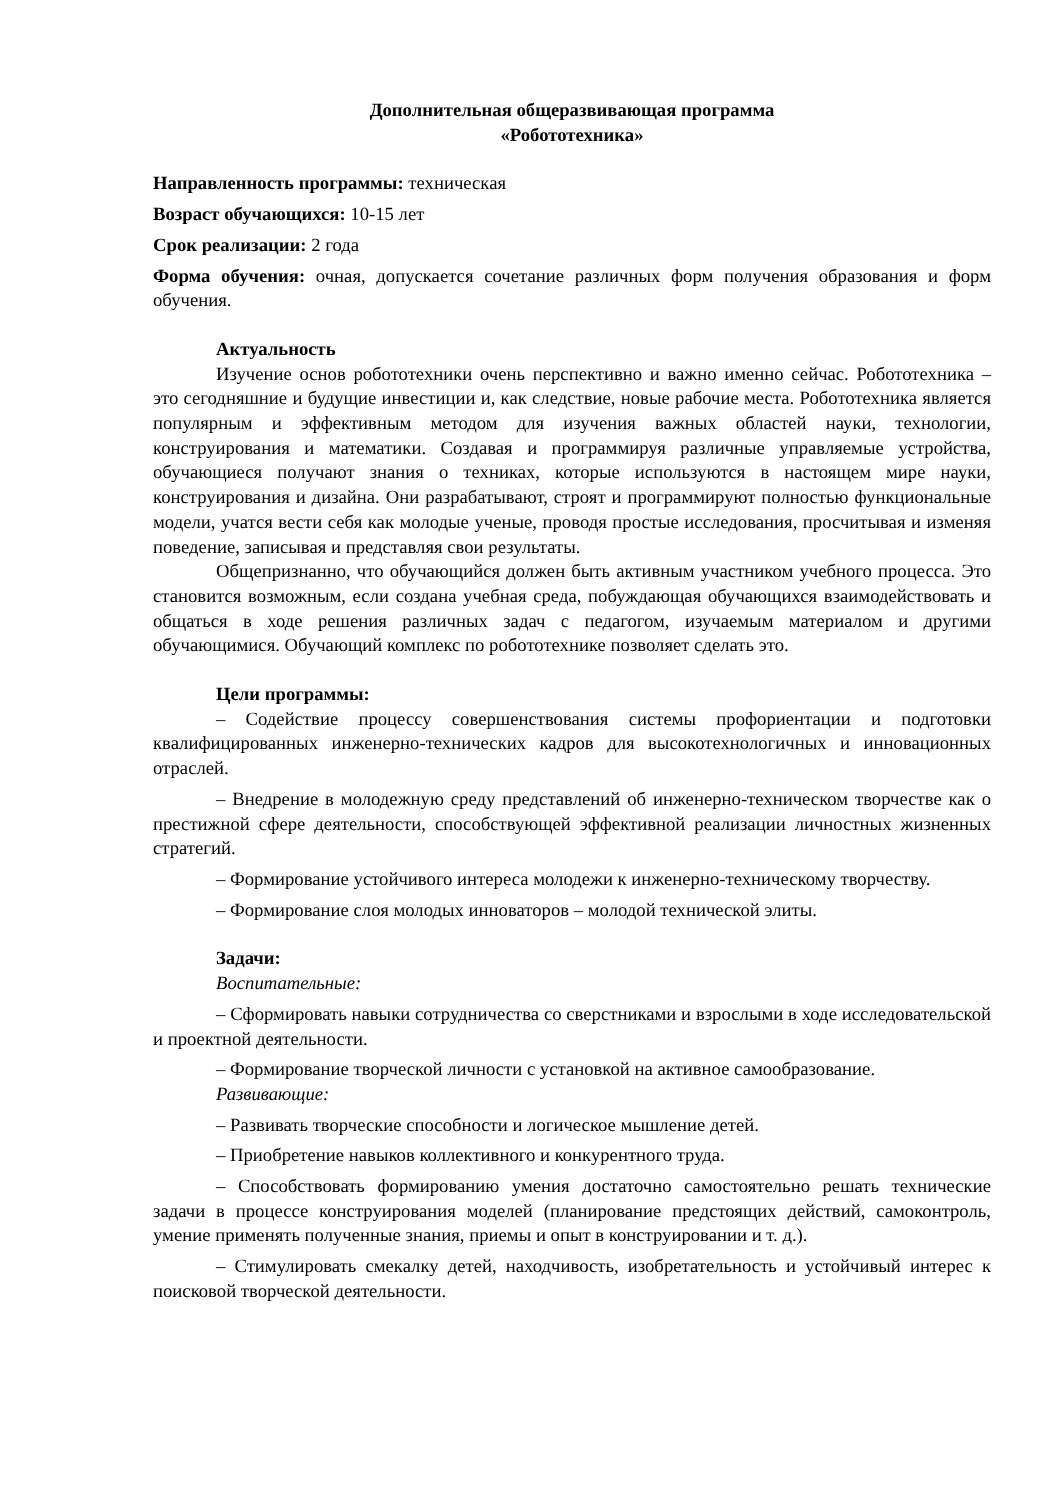Дополнительная общеразвивающая программа
«Робототехника»
Направленность программы: техническая
Возраст обучающихся: 10-15 лет
Срок реализации: 2 года
Форма обучения: очная, допускается сочетание различных форм получения образования и форм обучения.
Актуальность
Изучение основ робототехники очень перспективно и важно именно сейчас. Робототехника – это сегодняшние и будущие инвестиции и, как следствие, новые рабочие места. Робототехника является популярным и эффективным методом для изучения важных областей науки, технологии, конструирования и математики. Создавая и программируя различные управляемые устройства, обучающиеся получают знания о техниках, которые используются в настоящем мире науки, конструирования и дизайна. Они разрабатывают, строят и программируют полностью функциональные модели, учатся вести себя как молодые ученые, проводя простые исследования, просчитывая и изменяя поведение, записывая и представляя свои результаты.
Общепризнанно, что обучающийся должен быть активным участником учебного процесса. Это становится возможным, если создана учебная среда, побуждающая обучающихся взаимодействовать и общаться в ходе решения различных задач с педагогом, изучаемым материалом и другими обучающимися. Обучающий комплекс по робототехнике позволяет сделать это.
Цели программы:
– Содействие процессу совершенствования системы профориентации и подготовки квалифицированных инженерно-технических кадров для высокотехнологичных и инновационных отраслей.
– Внедрение в молодежную среду представлений об инженерно-техническом творчестве как о престижной сфере деятельности, способствующей эффективной реализации личностных жизненных стратегий.
– Формирование устойчивого интереса молодежи к инженерно-техническому творчеству.
– Формирование слоя молодых инноваторов – молодой технической элиты.
Задачи:
Воспитательные:
– Сформировать навыки сотрудничества со сверстниками и взрослыми в ходе исследовательской и проектной деятельности.
– Формирование творческой личности с установкой на активное самообразование.
Развивающие:
– Развивать творческие способности и логическое мышление детей.
– Приобретение навыков коллективного и конкурентного труда.
– Способствовать формированию умения достаточно самостоятельно решать технические задачи в процессе конструирования моделей (планирование предстоящих действий, самоконтроль, умение применять полученные знания, приемы и опыт в конструировании и т. д.).
– Стимулировать смекалку детей, находчивость, изобретательность и устойчивый интерес к поисковой творческой деятельности.